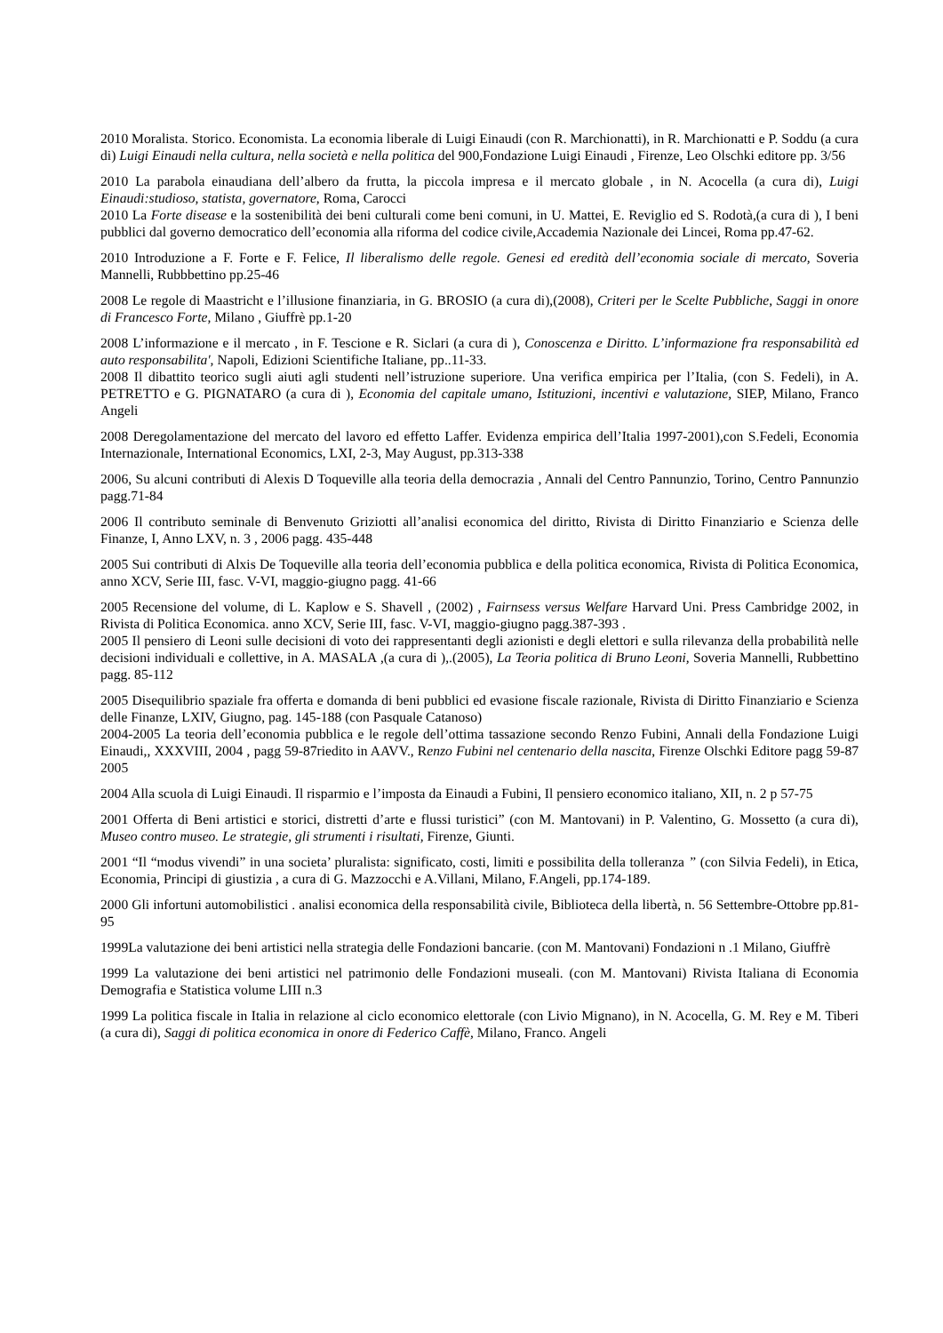2010 Moralista. Storico. Economista. La economia liberale di Luigi Einaudi (con R. Marchionatti), in R. Marchionatti e P. Soddu (a cura di) Luigi Einaudi nella cultura, nella società e nella politica del 900,Fondazione Luigi Einaudi , Firenze, Leo Olschki editore pp. 3/56
2010 La parabola einaudiana dell’albero da frutta, la piccola impresa e il mercato globale , in N. Acocella (a cura di), Luigi Einaudi:studioso, statista, governatore, Roma, Carocci
2010 La Forte disease e la sostenibilità dei beni culturali come beni comuni, in U. Mattei, E. Reviglio ed S. Rodotà,(a cura di ), I beni pubblici dal governo democratico dell’economia alla riforma del codice civile,Accademia Nazionale dei Lincei, Roma pp.47-62.
2010 Introduzione a F. Forte e F. Felice, Il liberalismo delle regole. Genesi ed eredità dell’economia sociale di mercato, Soveria Mannelli, Rubbbettino pp.25-46
2008 Le regole di Maastricht e l’illusione finanziaria, in G. BROSIO (a cura di),(2008), Criteri per le Scelte Pubbliche, Saggi in onore di Francesco Forte, Milano , Giuffrè pp.1-20
2008 L’informazione e il mercato , in F. Tescione e R. Siclari (a cura di ), Conoscenza e Diritto. L’informazione fra responsabilità ed auto responsabilita', Napoli, Edizioni Scientifiche Italiane, pp..11-33.
2008 Il dibattito teorico sugli aiuti agli studenti nell’istruzione superiore. Una verifica empirica per l’Italia, (con S. Fedeli), in A. PETRETTO e G. PIGNATARO (a cura di ), Economia del capitale umano, Istituzioni, incentivi e valutazione, SIEP, Milano, Franco Angeli
2008 Deregolamentazione del mercato del lavoro ed effetto Laffer. Evidenza empirica dell’Italia 1997-2001),con S.Fedeli, Economia Internazionale, International Economics, LXI, 2-3, May August, pp.313-338
2006, Su alcuni contributi di Alexis D Toqueville alla teoria della democrazia , Annali del Centro Pannunzio, Torino, Centro Pannunzio pagg.71-84
2006 Il contributo seminale di Benvenuto Griziotti all’analisi economica del diritto, Rivista di Diritto Finanziario e Scienza delle Finanze, I, Anno LXV, n. 3 , 2006 pagg. 435-448
2005 Sui contributi di Alxis De Toqueville alla teoria dell’economia pubblica e della politica economica, Rivista di Politica Economica, anno XCV, Serie III, fasc. V-VI, maggio-giugno pagg. 41-66
2005 Recensione del volume, di L. Kaplow e S. Shavell , (2002) , Fairnsess versus Welfare Harvard Uni. Press Cambridge 2002, in Rivista di Politica Economica. anno XCV, Serie III, fasc. V-VI, maggio-giugno pagg.387-393 .
2005 Il pensiero di Leoni sulle decisioni di voto dei rappresentanti degli azionisti e degli elettori e sulla rilevanza della probabilità nelle decisioni individuali e collettive, in A. MASALA ,(a cura di ),.(2005), La Teoria politica di Bruno Leoni, Soveria Mannelli, Rubbettino pagg. 85-112
2005 Disequilibrio spaziale fra offerta e domanda di beni pubblici ed evasione fiscale razionale, Rivista di Diritto Finanziario e Scienza delle Finanze, LXIV, Giugno, pag. 145-188 (con Pasquale Catanoso)
2004-2005 La teoria dell’economia pubblica e le regole dell’ottima tassazione secondo Renzo Fubini, Annali della Fondazione Luigi Einaudi,, XXXVIII, 2004 , pagg 59-87riedito in AAVV., Renzo Fubini nel centenario della nascita, Firenze Olschki Editore pagg 59-87 2005
2004 Alla scuola di Luigi Einaudi. Il risparmio e l’imposta da Einaudi a Fubini, Il pensiero economico italiano, XII, n. 2 p 57-75
2001 Offerta di Beni artistici e storici, distretti d’arte e flussi turistici” (con M. Mantovani) in P. Valentino, G. Mossetto (a cura di), Museo contro museo. Le strategie, gli strumenti i risultati, Firenze, Giunti.
2001 “Il “modus vivendi” in una societa’ pluralista: significato, costi, limiti e possibilita della tolleranza ” (con Silvia Fedeli), in Etica, Economia, Principi di giustizia , a cura di G. Mazzocchi e A.Villani, Milano, F.Angeli, pp.174-189.
2000 Gli infortuni automobilistici . analisi economica della responsabilità civile, Biblioteca della libertà, n. 56 Settembre-Ottobre pp.81-95
1999La valutazione dei beni artistici nella strategia delle Fondazioni bancarie. (con M. Mantovani) Fondazioni n .1 Milano, Giuffrè
1999 La valutazione dei beni artistici nel patrimonio delle Fondazioni museali. (con M. Mantovani) Rivista Italiana di Economia Demografia e Statistica volume LIII n.3
1999 La politica fiscale in Italia in relazione al ciclo economico elettorale (con Livio Mignano), in N. Acocella, G. M. Rey e M. Tiberi (a cura di), Saggi di politica economica in onore di Federico Caffè, Milano, Franco. Angeli